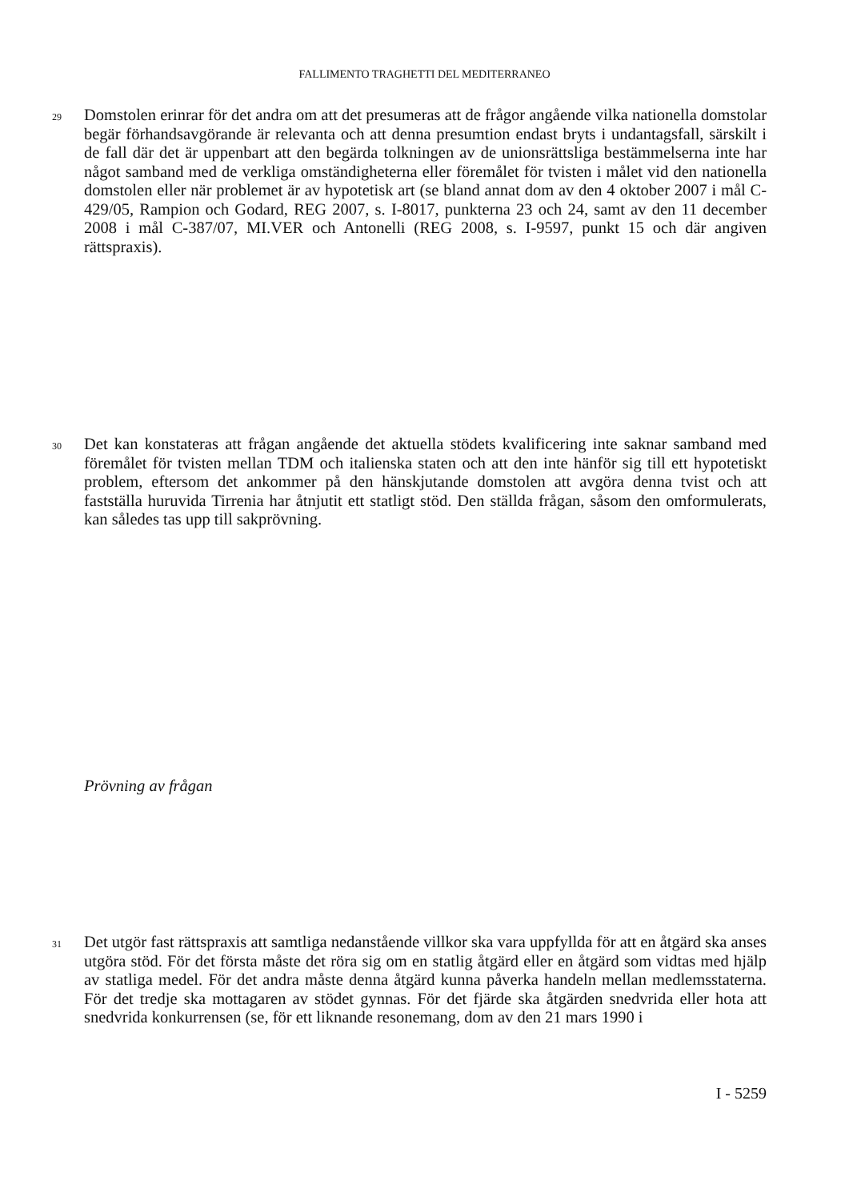FALLIMENTO TRAGHETTI DEL MEDITERRANEO
29 Domstolen erinrar för det andra om att det presumeras att de frågor angående vilka nationella domstolar begär förhandsavgörande är relevanta och att denna presumtion endast bryts i undantagsfall, särskilt i de fall där det är uppenbart att den begärda tolkningen av de unionsrättsliga bestämmelserna inte har något samband med de verkliga omständigheterna eller föremålet för tvisten i målet vid den nationella domstolen eller när problemet är av hypotetisk art (se bland annat dom av den 4 oktober 2007 i mål C-429/05, Rampion och Godard, REG 2007, s. I-8017, punkterna 23 och 24, samt av den 11 december 2008 i mål C-387/07, MI.VER och Antonelli (REG 2008, s. I-9597, punkt 15 och där angiven rättspraxis).
30 Det kan konstateras att frågan angående det aktuella stödets kvalificering inte saknar samband med föremålet för tvisten mellan TDM och italienska staten och att den inte hänför sig till ett hypotetiskt problem, eftersom det ankommer på den hänskjutande domstolen att avgöra denna tvist och att fastställa huruvida Tirrenia har åtnjutit ett statligt stöd. Den ställda frågan, såsom den omformulerats, kan således tas upp till sakprövning.
Prövning av frågan
31 Det utgör fast rättspraxis att samtliga nedanstående villkor ska vara uppfyllda för att en åtgärd ska anses utgöra stöd. För det första måste det röra sig om en statlig åtgärd eller en åtgärd som vidtas med hjälp av statliga medel. För det andra måste denna åtgärd kunna påverka handeln mellan medlemsstaterna. För det tredje ska mottagaren av stödet gynnas. För det fjärde ska åtgärden snedvrida eller hota att snedvrida konkurrensen (se, för ett liknande resonemang, dom av den 21 mars 1990 i
I - 5259